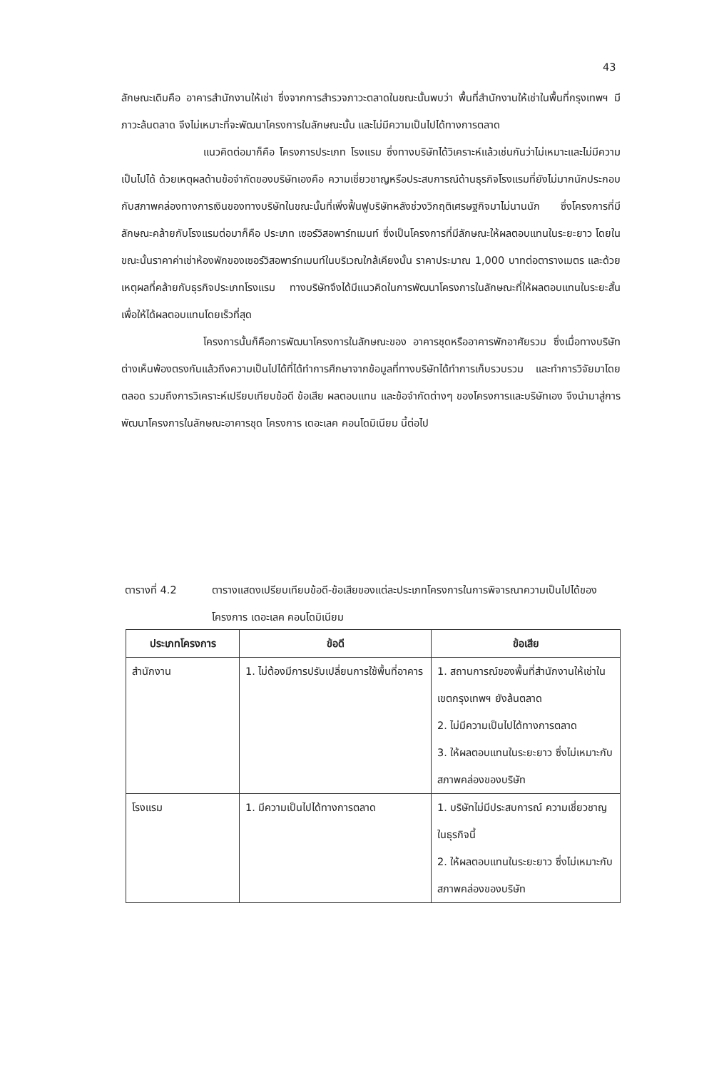43
ลักษณะเดิมคือ อาคารสำนักงานให้เช่า ซึ่งจากการสำรวจภาวะตลาดในขณะนั้นพบว่า พื้นที่สำนักงานให้เช่าในพื้นที่กรุงเทพฯ มีภาวะล้นตลาด จึงไม่เหมาะที่จะพัฒนาโครงการในลักษณะนั้น และไม่มีความเป็นไปได้ทางการตลาด
แนวคิดต่อมาก็คือ โครงการประเภท โรงแรม ซึ่งทางบริษัทได้วิเคราะห์แล้วเช่นกันว่าไม่เหมาะและไม่มีความเป็นไปได้ ด้วยเหตุผลด้านข้อจำกัดของบริษัทเองคือ ความเชี่ยวชาญหรือประสบการณ์ด้านธุรกิจโรงแรมที่ยังไม่มากนักประกอบกับสภาพคล่องทางการเงินของทางบริษัทในขณะนั้นที่เพิ่งฟื้นฟูบริษัทหลังช่วงวิกฤติเศรษฐกิจมาไม่นานนัก ซึ่งโครงการที่มีลักษณะคล้ายกับโรงแรมต่อมาก็คือ ประเภท เซอร์วิสอพาร์ทเมนท์ ซึ่งเป็นโครงการที่มีลักษณะให้ผลตอบแทนในระยะยาว โดยในขณะนั้นราคาค่าเช่าห้องพักของเซอร์วิสอพาร์ทเมนท์ในบริเวณใกล้เคียงนั้น ราคาประมาณ 1,000 บาทต่อตารางเมตร และด้วยเหตุผลที่คล้ายกับธุรกิจประเภทโรงแรม ทางบริษัทจึงได้มีแนวคิดในการพัฒนาโครงการในลักษณะที่ให้ผลตอบแทนในระยะสั้นเพื่อให้ได้ผลตอบแทนโดยเร็วที่สุด
โครงการนั้นก็คือการพัฒนาโครงการในลักษณะของ อาคารชุดหรืออาคารพักอาศัยรวม ซึ่งเมื่อทางบริษัทต่างเห็นพ้องตรงกันแล้วถึงความเป็นไปได้ที่ได้ทำการศึกษาจากข้อมูลที่ทางบริษัทได้ทำการเก็บรวบรวม และทำการวิจัยมาโดยตลอด รวมถึงการวิเคราะห์เปรียบเทียบข้อดี ข้อเสีย ผลตอบแทน และข้อจำกัดต่างๆ ของโครงการและบริษัทเอง จึงนำมาสู่การพัฒนาโครงการในลักษณะอาคารชุด โครงการ เดอะเลค คอนโดมิเนียม นี้ต่อไป
ตารางที่ 4.2 ตารางแสดงเปรียบเทียบข้อดี-ข้อเสียของแต่ละประเภทโครงการในการพิจารณาความเป็นไปได้ของโครงการ เดอะเลค คอนโดมิเนียม
| ประเภทโครงการ | ข้อดี | ข้อเสีย |
| --- | --- | --- |
| สำนักงาน | 1. ไม่ต้องมีการปรับเปลี่ยนการใช้พื้นที่อาคาร | 1. สถานการณ์ของพื้นที่สำนักงานให้เช่าในเขตกรุงเทพฯ ยังล้นตลาด 2. ไม่มีความเป็นไปได้ทางการตลาด 3. ให้ผลตอบแทนในระยะยาว ซึ่งไม่เหมาะกับสภาพคล่องของบริษัท |
| โรงแรม | 1. มีความเป็นไปได้ทางการตลาด | 1. บริษัทไม่มีประสบการณ์ ความเชี่ยวชาญในธุรกิจนี้ 2. ให้ผลตอบแทนในระยะยาว ซึ่งไม่เหมาะกับสภาพคล่องของบริษัท |